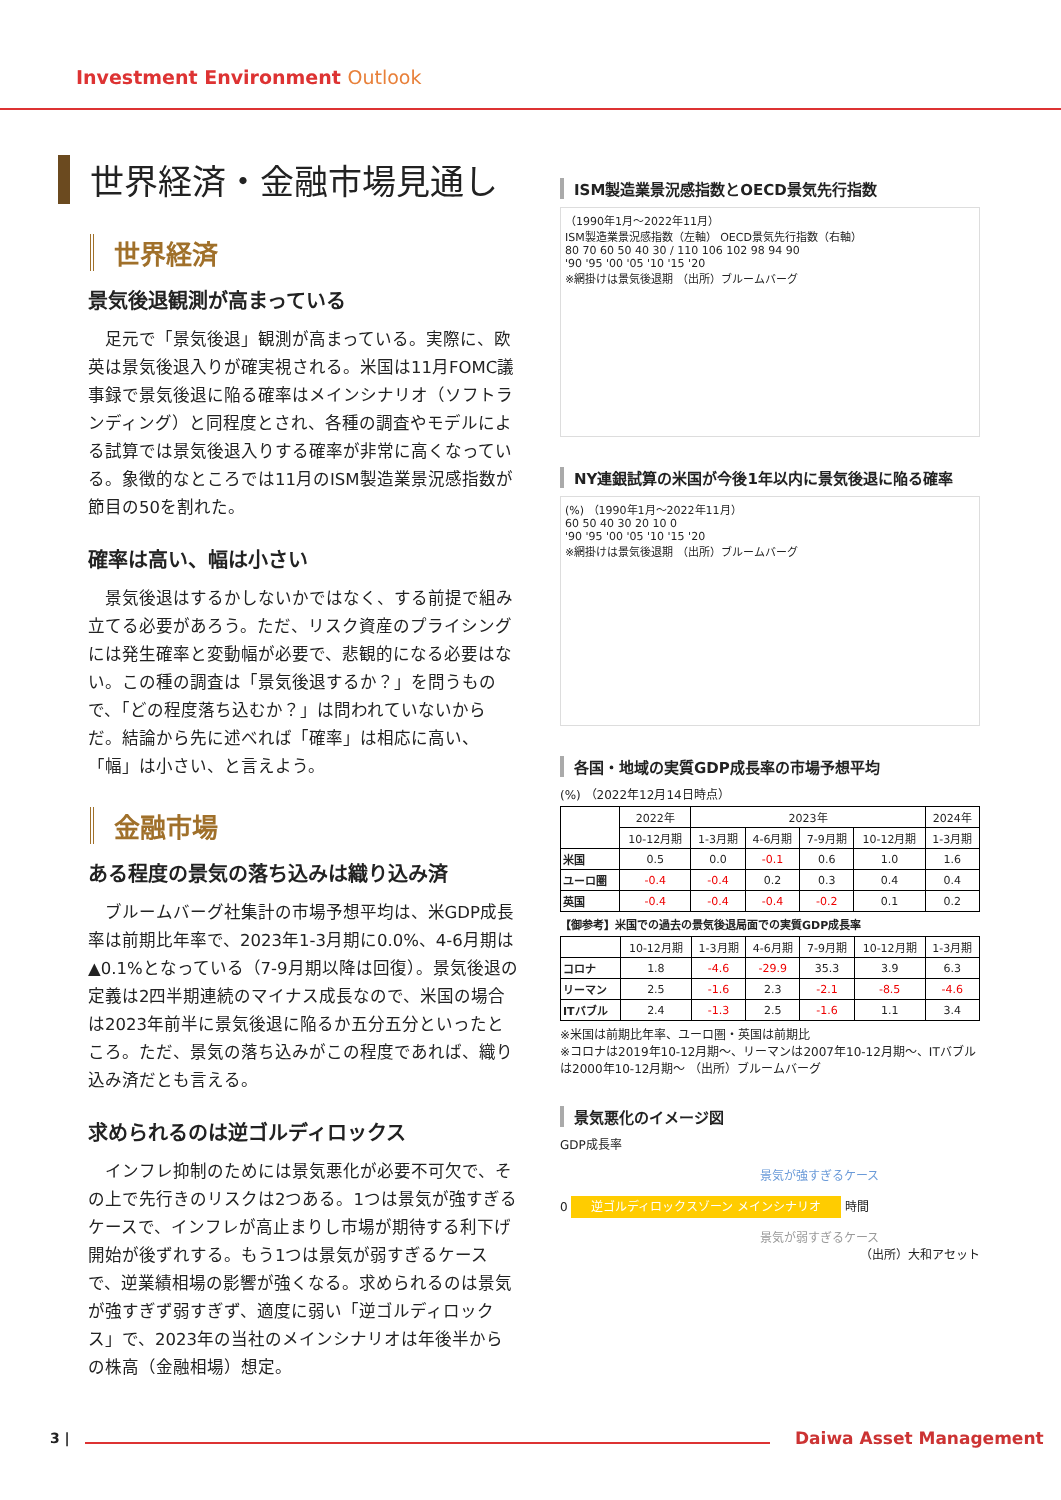Investment Environment Outlook
世界経済・金融市場見通し
世界経済
景気後退観測が高まっている
足元で「景気後退」観測が高まっている。実際に、欧英は景気後退入りが確実視される。米国は11月FOMC議事録で景気後退に陥る確率はメインシナリオ（ソフトランディング）と同程度とされ、各種の調査やモデルによる試算では景気後退入りする確率が非常に高くなっている。象徴的なところでは11月のISM製造業景況感指数が節目の50を割れた。
確率は高い、幅は小さい
景気後退はするかしないかではなく、する前提で組み立てる必要があろう。ただ、リスク資産のプライシングには発生確率と変動幅が必要で、悲観的になる必要はない。この種の調査は「景気後退するか？」を問うもので、「どの程度落ち込むか？」は問われていないからだ。結論から先に述べれば「確率」は相応に高い、「幅」は小さい、と言えよう。
金融市場
ある程度の景気の落ち込みは織り込み済
ブルームバーグ社集計の市場予想平均は、米GDP成長率は前期比年率で、2023年1-3月期に0.0%、4-6月期は▲0.1%となっている（7-9月期以降は回復）。景気後退の定義は2四半期連続のマイナス成長なので、米国の場合は2023年前半に景気後退に陥るか五分五分といったところ。ただ、景気の落ち込みがこの程度であれば、織り込み済だとも言える。
求められるのは逆ゴルディロックス
インフレ抑制のためには景気悪化が必要不可欠で、その上で先行きのリスクは2つある。1つは景気が強すぎるケースで、インフレが高止まりし市場が期待する利下げ開始が後ずれする。もう1つは景気が弱すぎるケースで、逆業績相場の影響が強くなる。求められるのは景気が強すぎず弱すぎず、適度に弱い「逆ゴルディロックス」で、2023年の当社のメインシナリオは年後半からの株高（金融相場）想定。
ISM製造業景況感指数とOECD景気先行指数
（1990年1月～2022年11月）
ISM製造業景況感指数（左軸） OECD景気先行指数（右軸）
80 70 60 50 40 30 / 110 106 102 98 94 90
'90 '95 '00 '05 '10 '15 '20
※網掛けは景気後退期 （出所）ブルームバーグ
NY連銀試算の米国が今後1年以内に景気後退に陥る確率
(%) （1990年1月～2022年11月）
60 50 40 30 20 10 0
'90 '95 '00 '05 '10 '15 '20
※網掛けは景気後退期 （出所）ブルームバーグ
各国・地域の実質GDP成長率の市場予想平均
(%) （2022年12月14日時点）
| | 2022年 | 2023年 | | | | 2024年 |
| | 10-12月期 | 1-3月期 | 4-6月期 | 7-9月期 | 10-12月期 | 1-3月期 |
| 米国 | 0.5 | 0.0 | -0.1 | 0.6 | 1.0 | 1.6 |
| ユーロ圏 | -0.4 | -0.4 | 0.2 | 0.3 | 0.4 | 0.4 |
| 英国 | -0.4 | -0.4 | -0.4 | -0.2 | 0.1 | 0.2 |
【御参考】米国での過去の景気後退局面での実質GDP成長率
| | 10-12月期 | 1-3月期 | 4-6月期 | 7-9月期 | 10-12月期 | 1-3月期 |
| コロナ | 1.8 | -4.6 | -29.9 | 35.3 | 3.9 | 6.3 |
| リーマン | 2.5 | -1.6 | 2.3 | -2.1 | -8.5 | -4.6 |
| ITバブル | 2.4 | -1.3 | 2.5 | -1.6 | 1.1 | 3.4 |
※米国は前期比年率、ユーロ圏・英国は前期比
※コロナは2019年10-12月期～、リーマンは2007年10-12月期～、ITバブルは2000年10-12月期～ （出所）ブルームバーグ
景気悪化のイメージ図
GDP成長率
景気が強すぎるケース
0 逆ゴルディロックスゾーン メインシナリオ 時間
景気が弱すぎるケース
（出所）大和アセット
3 | Daiwa Asset Management